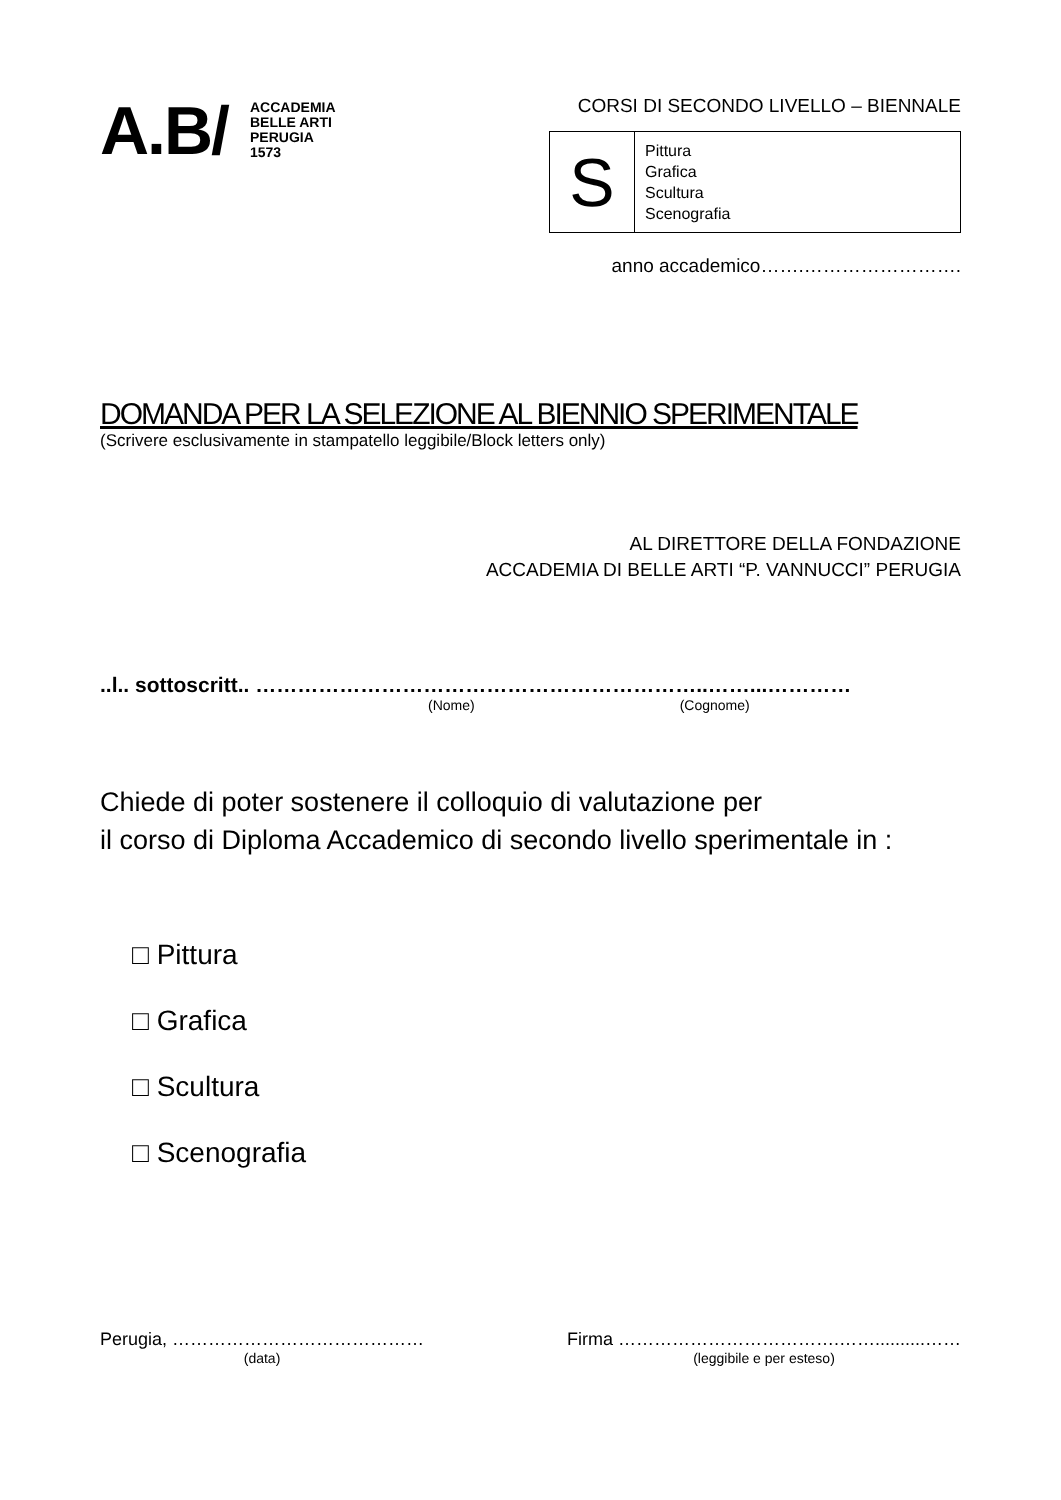A.B/
ACCADEMIA
BELLE ARTI
PERUGIA
1573
CORSI DI SECONDO LIVELLO – BIENNALE
| S | Pittura Grafica Scultura Scenografia |
anno accademico…….…………………….
DOMANDA PER LA SELEZIONE AL BIENNIO SPERIMENTALE
(Scrivere esclusivamente in stampatello leggibile/Block letters only)
AL DIRETTORE DELLA FONDAZIONE
ACCADEMIA DI BELLE ARTI “P. VANNUCCI” PERUGIA
..l.. sottoscritt.. ………………………………………………………..……...…………
(Nome) (Cognome)
Chiede di poter sostenere il colloquio di valutazione per
il corso di Diploma Accademico di secondo livello sperimentale in :
□ Pittura
□ Grafica
□ Scultura
□ Scenografia
Perugia, ……………………………………
(data)
Firma ……………………………….……..........……
(leggibile e per esteso)